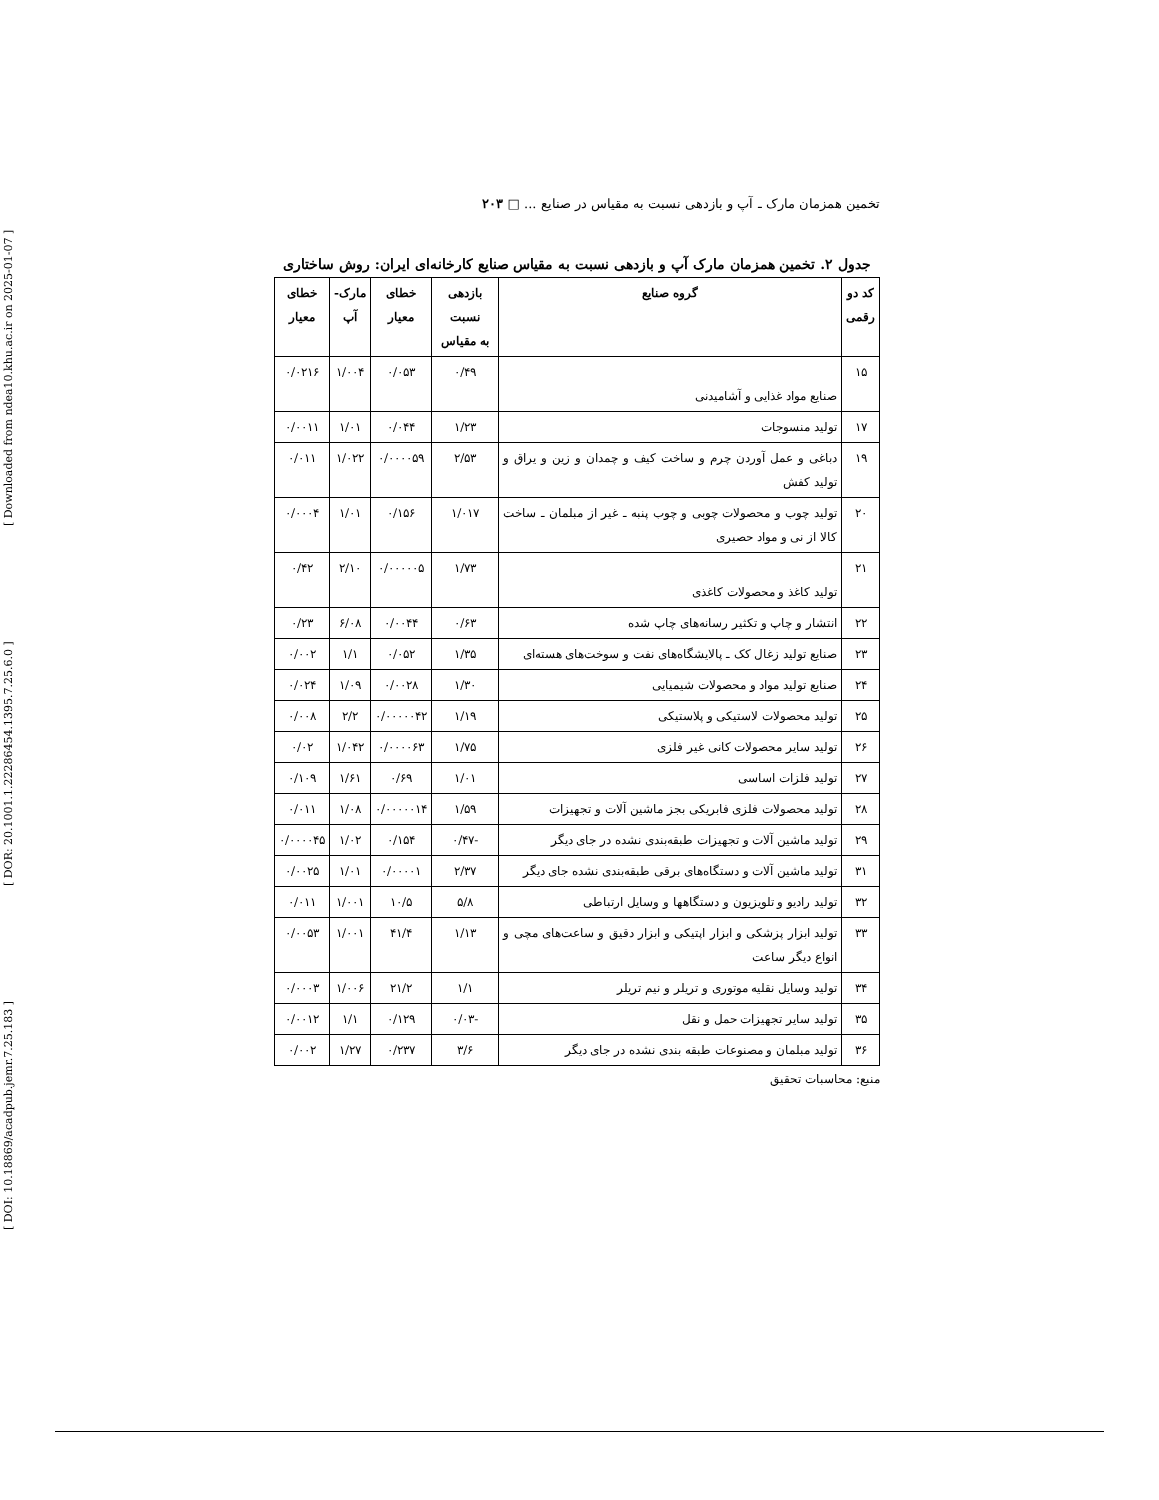[ DOI: 10.18869/acadpub.jemr.7.25.183 ] [ DOR: 20.1001.1.22286454.1395.7.25.6.0 ] [ Downloaded from ndea10.khu.ac.ir on 2025-01-07 ]
تخمین همزمان مارک ـ آپ و بازدهی نسبت به مقیاس در صنایع ... □ ۲۰۳
جدول ۲. تخمین همزمان مارک آپ و بازدهی نسبت به مقیاس صنایع کارخانه‌ای ایران: روش ساختاری
| کد دو رقمی | گروه صنایع | بازدهی نسبت به مقیاس | خطای معیار | مارک- آپ | خطای معیار |
| --- | --- | --- | --- | --- | --- |
| ۱۵ | صنایع مواد غذایی و آشامیدنی | ۰/۴۹ | ۰/۰۵۳ | ۱/۰۰۴ | ۰/۰۲۱۶ |
| ۱۷ | تولید منسوجات | ۱/۲۳ | ۰/۰۴۴ | ۱/۰۱ | ۰/۰۰۱۱ |
| ۱۹ | دباغی و عمل آوردن چرم و ساخت کیف و چمدان و زین و یراق و تولید کفش | ۲/۵۳ | ۰/۰۰۰۰۵۹ | ۱/۰۲۲ | ۰/۰۱۱ |
| ۲۰ | تولید چوب و محصولات چوبی و چوب پنبه ـ غیر از مبلمان ـ ساخت کالا از نی و مواد حصیری | ۱/۰۱۷ | ۰/۱۵۶ | ۱/۰۱ | ۰/۰۰۰۴ |
| ۲۱ | تولید کاغذ و محصولات کاغذی | ۱/۷۳ | ۰/۰۰۰۰۰۵ | ۲/۱۰ | ۰/۴۲ |
| ۲۲ | انتشار و چاپ و تکثیر رسانه‌های چاپ شده | ۰/۶۳ | ۰/۰۰۴۴ | ۶/۰۸ | ۰/۲۳ |
| ۲۳ | صنایع تولید زغال کک ـ پالایشگاه‌های نفت و سوخت‌های هسته‌ای | ۱/۳۵ | ۰/۰۵۲ | ۱/۱ | ۰/۰۰۲ |
| ۲۴ | صنایع تولید مواد و محصولات شیمیایی | ۱/۳۰ | ۰/۰۰۲۸ | ۱/۰۹ | ۰/۰۲۴ |
| ۲۵ | تولید محصولات لاستیکی و پلاستیکی | ۱/۱۹ | ۰/۰۰۰۰۰۴۲ | ۲/۲ | ۰/۰۰۸ |
| ۲۶ | تولید سایر محصولات کانی غیر فلزی | ۱/۷۵ | ۰/۰۰۰۰۶۳ | ۱/۰۴۲ | ۰/۰۲ |
| ۲۷ | تولید فلزات اساسی | ۱/۰۱ | ۰/۶۹ | ۱/۶۱ | ۰/۱۰۹ |
| ۲۸ | تولید محصولات فلزی فابریکی بجز ماشین آلات و تجهیزات | ۱/۵۹ | ۰/۰۰۰۰۰۱۴ | ۱/۰۸ | ۰/۰۱۱ |
| ۲۹ | تولید ماشین آلات و تجهیزات طبقه‌بندی نشده در جای دیگر | -۰/۴۷ | ۰/۱۵۴ | ۱/۰۲ | ۰/۰۰۰۰۴۵ |
| ۳۱ | تولید ماشین آلات و دستگاه‌های برقی طبقه‌بندی نشده جای دیگر | ۲/۳۷ | ۰/۰۰۰۰۱ | ۱/۰۱ | ۰/۰۰۲۵ |
| ۳۲ | تولید رادیو و تلویزیون و دستگاهها و وسایل ارتباطی | ۵/۸ | ۱۰/۵ | ۱/۰۰۱ | ۰/۰۱۱ |
| ۳۳ | تولید ابزار پزشکی و ابزار اپتیکی و ابزار دقیق و ساعت‌های مچی و انواع دیگر ساعت | ۱/۱۳ | ۴۱/۴ | ۱/۰۰۱ | ۰/۰۰۵۳ |
| ۳۴ | تولید وسایل نقلیه موتوری و تریلر و نیم تریلر | ۱/۱ | ۲۱/۲ | ۱/۰۰۶ | ۰/۰۰۰۳ |
| ۳۵ | تولید سایر تجهیزات حمل و نقل | -۰/۰۳ | ۰/۱۲۹ | ۱/۱ | ۰/۰۰۱۲ |
| ۳۶ | تولید مبلمان و مصنوعات طبقه بندی نشده در جای دیگر | ۳/۶ | ۰/۲۳۷ | ۱/۲۷ | ۰/۰۰۲ |
منبع: محاسبات تحقیق